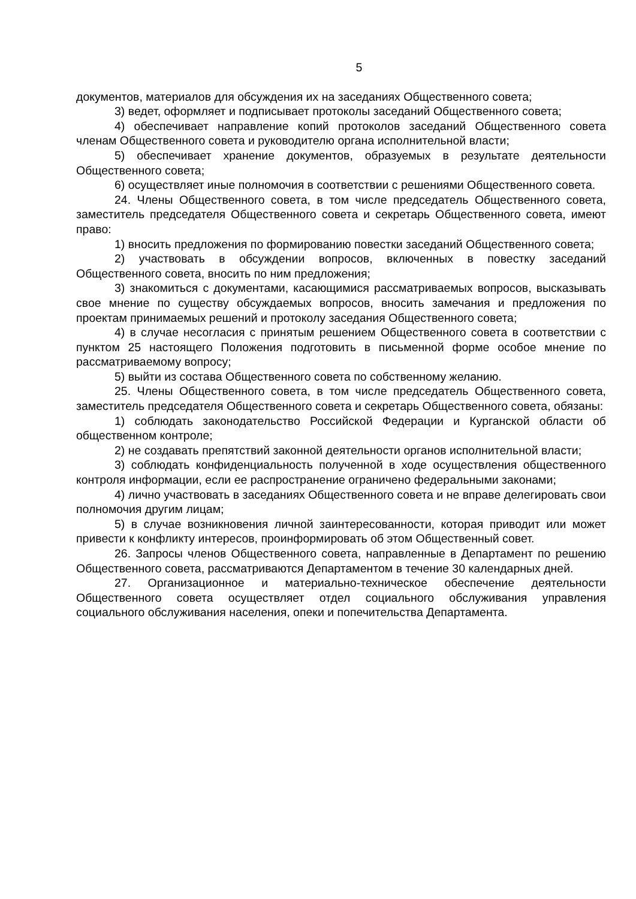5
документов, материалов для обсуждения их на заседаниях Общественного совета;
3) ведет, оформляет и подписывает протоколы заседаний Общественного совета;
4) обеспечивает направление копий протоколов заседаний Общественного совета членам Общественного совета и руководителю органа исполнительной власти;
5) обеспечивает хранение документов, образуемых в результате деятельности Общественного совета;
6) осуществляет иные полномочия в соответствии с решениями Общественного совета.
24. Члены Общественного совета, в том числе председатель Общественного совета, заместитель председателя Общественного совета и секретарь Общественного совета, имеют право:
1) вносить предложения по формированию повестки заседаний Общественного совета;
2) участвовать в обсуждении вопросов, включенных в повестку заседаний Общественного совета, вносить по ним предложения;
3) знакомиться с документами, касающимися рассматриваемых вопросов, высказывать свое мнение по существу обсуждаемых вопросов, вносить замечания и предложения по проектам принимаемых решений и протоколу заседания Общественного совета;
4) в случае несогласия с принятым решением Общественного совета в соответствии с пунктом 25 настоящего Положения подготовить в письменной форме особое мнение по рассматриваемому вопросу;
5) выйти из состава Общественного совета по собственному желанию.
25. Члены Общественного совета, в том числе председатель Общественного совета, заместитель председателя Общественного совета и секретарь Общественного совета, обязаны:
1) соблюдать законодательство Российской Федерации и Курганской области об общественном контроле;
2) не создавать препятствий законной деятельности органов исполнительной власти;
3) соблюдать конфиденциальность полученной в ходе осуществления общественного контроля информации, если ее распространение ограничено федеральными законами;
4) лично участвовать в заседаниях Общественного совета и не вправе делегировать свои полномочия другим лицам;
5) в случае возникновения личной заинтересованности, которая приводит или может привести к конфликту интересов, проинформировать об этом Общественный совет.
26. Запросы членов Общественного совета, направленные в Департамент по решению Общественного совета, рассматриваются Департаментом в течение 30 календарных дней.
27. Организационное и материально-техническое обеспечение деятельности Общественного совета осуществляет отдел социального обслуживания управления социального обслуживания населения, опеки и попечительства Департамента.